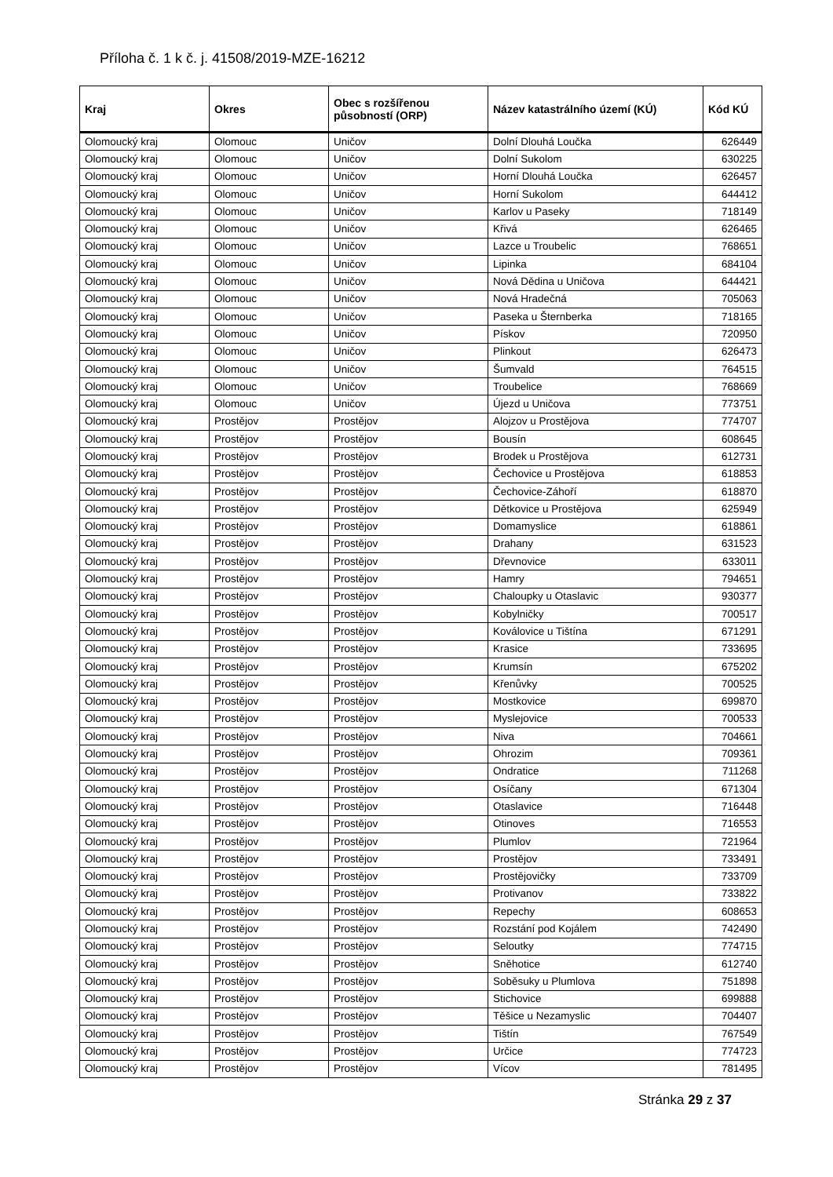Příloha č. 1 k č. j. 41508/2019-MZE-16212
| Kraj | Okres | Obec s rozšířenou působností (ORP) | Název katastrálního území (KÚ) | Kód KÚ |
| --- | --- | --- | --- | --- |
| Olomoucký kraj | Olomouc | Uničov | Dolní Dlouhá Loučka | 626449 |
| Olomoucký kraj | Olomouc | Uničov | Dolní Sukolom | 630225 |
| Olomoucký kraj | Olomouc | Uničov | Horní Dlouhá Loučka | 626457 |
| Olomoucký kraj | Olomouc | Uničov | Horní Sukolom | 644412 |
| Olomoucký kraj | Olomouc | Uničov | Karlov u Paseky | 718149 |
| Olomoucký kraj | Olomouc | Uničov | Křivá | 626465 |
| Olomoucký kraj | Olomouc | Uničov | Lazce u Troubelic | 768651 |
| Olomoucký kraj | Olomouc | Uničov | Lipinka | 684104 |
| Olomoucký kraj | Olomouc | Uničov | Nová Dědina u Uničova | 644421 |
| Olomoucký kraj | Olomouc | Uničov | Nová Hradečná | 705063 |
| Olomoucký kraj | Olomouc | Uničov | Paseka u Šternberka | 718165 |
| Olomoucký kraj | Olomouc | Uničov | Pískov | 720950 |
| Olomoucký kraj | Olomouc | Uničov | Plinkout | 626473 |
| Olomoucký kraj | Olomouc | Uničov | Šumvald | 764515 |
| Olomoucký kraj | Olomouc | Uničov | Troubelice | 768669 |
| Olomoucký kraj | Olomouc | Uničov | Újezd u Uničova | 773751 |
| Olomoucký kraj | Prostějov | Prostějov | Alojzov u Prostějova | 774707 |
| Olomoucký kraj | Prostějov | Prostějov | Bousín | 608645 |
| Olomoucký kraj | Prostějov | Prostějov | Brodek u Prostějova | 612731 |
| Olomoucký kraj | Prostějov | Prostějov | Čechovice u Prostějova | 618853 |
| Olomoucký kraj | Prostějov | Prostějov | Čechovice-Záhoří | 618870 |
| Olomoucký kraj | Prostějov | Prostějov | Dětkovice u Prostějova | 625949 |
| Olomoucký kraj | Prostějov | Prostějov | Domamyslice | 618861 |
| Olomoucký kraj | Prostějov | Prostějov | Drahany | 631523 |
| Olomoucký kraj | Prostějov | Prostějov | Dřevnovice | 633011 |
| Olomoucký kraj | Prostějov | Prostějov | Hamry | 794651 |
| Olomoucký kraj | Prostějov | Prostějov | Chaloupky u Otaslavic | 930377 |
| Olomoucký kraj | Prostějov | Prostějov | Kobylničky | 700517 |
| Olomoucký kraj | Prostějov | Prostějov | Koválovice u Tištína | 671291 |
| Olomoucký kraj | Prostějov | Prostějov | Krasice | 733695 |
| Olomoucký kraj | Prostějov | Prostějov | Krumsín | 675202 |
| Olomoucký kraj | Prostějov | Prostějov | Křenůvky | 700525 |
| Olomoucký kraj | Prostějov | Prostějov | Mostkovice | 699870 |
| Olomoucký kraj | Prostějov | Prostějov | Myslejovice | 700533 |
| Olomoucký kraj | Prostějov | Prostějov | Niva | 704661 |
| Olomoucký kraj | Prostějov | Prostějov | Ohrozim | 709361 |
| Olomoucký kraj | Prostějov | Prostějov | Ondratice | 711268 |
| Olomoucký kraj | Prostějov | Prostějov | Osíčany | 671304 |
| Olomoucký kraj | Prostějov | Prostějov | Otaslavice | 716448 |
| Olomoucký kraj | Prostějov | Prostějov | Otinoves | 716553 |
| Olomoucký kraj | Prostějov | Prostějov | Plumlov | 721964 |
| Olomoucký kraj | Prostějov | Prostějov | Prostějov | 733491 |
| Olomoucký kraj | Prostějov | Prostějov | Prostějovičky | 733709 |
| Olomoucký kraj | Prostějov | Prostějov | Protivanov | 733822 |
| Olomoucký kraj | Prostějov | Prostějov | Repechy | 608653 |
| Olomoucký kraj | Prostějov | Prostějov | Rozstání pod Kojálem | 742490 |
| Olomoucký kraj | Prostějov | Prostějov | Seloutky | 774715 |
| Olomoucký kraj | Prostějov | Prostějov | Sněhotice | 612740 |
| Olomoucký kraj | Prostějov | Prostějov | Soběsuky u Plumlova | 751898 |
| Olomoucký kraj | Prostějov | Prostějov | Stichovice | 699888 |
| Olomoucký kraj | Prostějov | Prostějov | Těšice u Nezamyslic | 704407 |
| Olomoucký kraj | Prostějov | Prostějov | Tištín | 767549 |
| Olomoucký kraj | Prostějov | Prostějov | Určice | 774723 |
| Olomoucký kraj | Prostějov | Prostějov | Vícov | 781495 |
Stránka 29 z 37